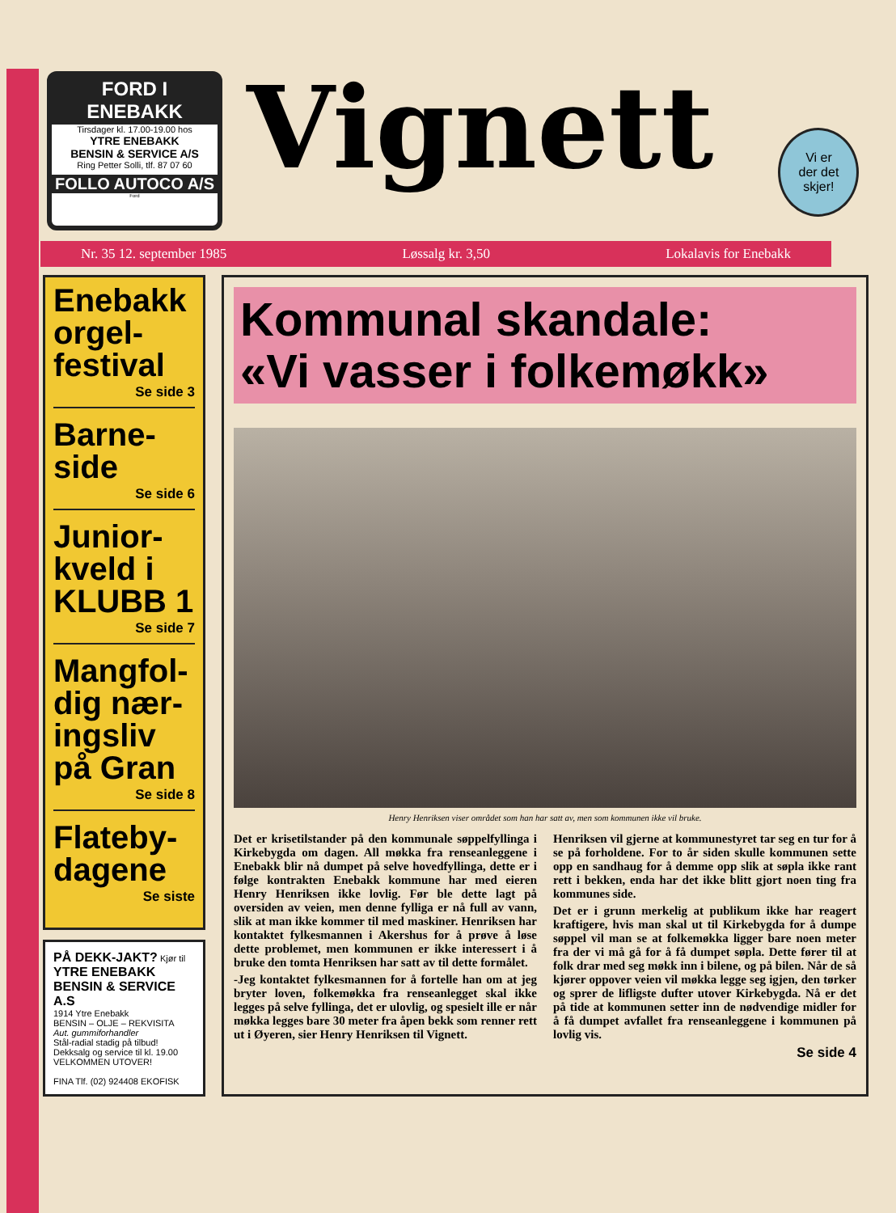FORD I ENEBAKK
Tirsdager kl. 17.00-19.00 hos
YTRE ENEBAKK
BENSIN & SERVICE A/S
Ring Petter Solli, tlf. 87 07 60
FOLLO AUTOCO A/S
Ford
Vignett
Vi er
der det
skjer!
Nr. 35 12. september 1985 Løssalg kr. 3,50 Lokalavis for Enebakk
Enebakk orgel-festival
Se side 3
Barne-side
Se side 6
Junior-kveld i KLUBB 1
Se side 7
Mangfol-dig nær-ingsliv på Gran
Se side 8
Flateby-dagene
Se siste
PÅ DEKK-JAKT? Kjør til
YTRE ENEBAKK BENSIN & SERVICE A.S
1914 Ytre Enebakk
BENSIN – OLJE – REKVISITA
Aut. gummiforhandler
Stål-radial stadig på tilbud!
Dekksalg og service til kl. 19.00
VELKOMMEN UTOVER!
FINA Tlf. (02) 924408 EKOFISK
Kommunal skandale:
«Vi vasser i folkemøkk»
Henry Henriksen viser området som han har satt av, men som kommunen ikke vil bruke.
Det er krisetilstander på den kommunale søppelfyllinga i Kirkebygda om dagen. All møkka fra renseanleggene i Enebakk blir nå dumpet på selve hovedfyllinga, dette er i følge kontrakten Enebakk kommune har med eieren Henry Henriksen ikke lovlig. Før ble dette lagt på oversiden av veien, men denne fylliga er nå full av vann, slik at man ikke kommer til med maskiner. Henriksen har kontaktet fylkesmannen i Akershus for å prøve å løse dette problemet, men kommunen er ikke interessert i å bruke den tomta Henriksen har satt av til dette formålet.
-Jeg kontaktet fylkesmannen for å fortelle han om at jeg bryter loven, folkemøkka fra renseanlegget skal ikke legges på selve fyllinga, det er ulovlig, og spesielt ille er når møkka legges bare 30 meter fra åpen bekk som renner rett ut i Øyeren, sier Henry Henriksen til Vignett.
Henriksen vil gjerne at kommunestyret tar seg en tur for å se på forholdene. For to år siden skulle kommunen sette opp en sandhaug for å demme opp slik at søpla ikke rant rett i bekken, enda har det ikke blitt gjort noen ting fra kommunes side.
Det er i grunn merkelig at publikum ikke har reagert kraftigere, hvis man skal ut til Kirkebygda for å dumpe søppel vil man se at folkemøkka ligger bare noen meter fra der vi må gå for å få dumpet søpla. Dette fører til at folk drar med seg møkk inn i bilene, og på bilen. Når de så kjører oppover veien vil møkka legge seg igjen, den tørker og sprer de lifligste dufter utover Kirkebygda. Nå er det på tide at kommunen setter inn de nødvendige midler for å få dumpet avfallet fra renseanleggene i kommunen på lovlig vis.
Se side 4